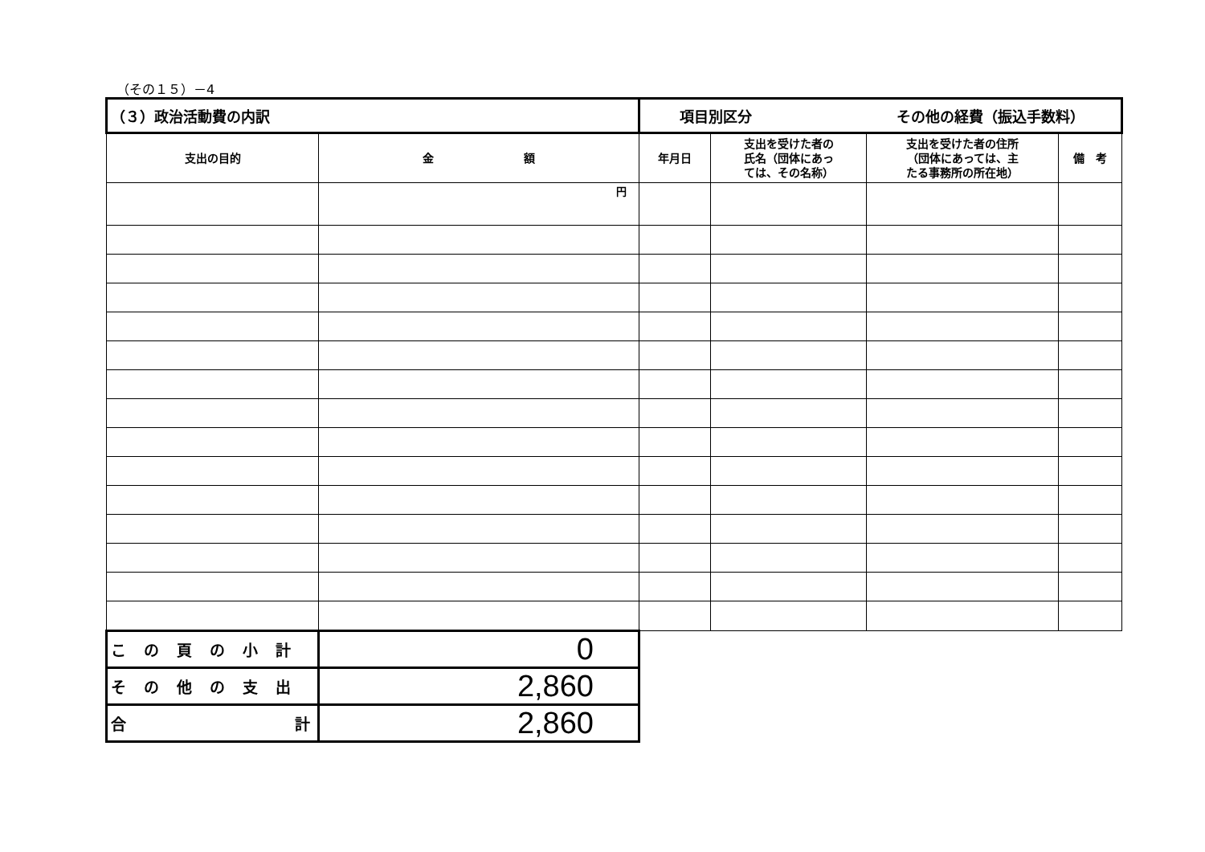（その１５）－4
| （３）政治活動費の内訳 | | 項目別区分 その他の経費（振込手数料） | | | |
| 支出の目的 | 金 額 | 年月日 | 支出を受けた者の 氏名（団体にあっ ては、その名称） | 支出を受けた者の住所 （団体にあっては、主 たる事務所の所在地） | 備 考 |
| | 円 | | | | |
| この頁の小計 | 0 | | | | |
| その他の支出 | 2,860 | | | | |
| 合 計 | 2,860 | | | | |